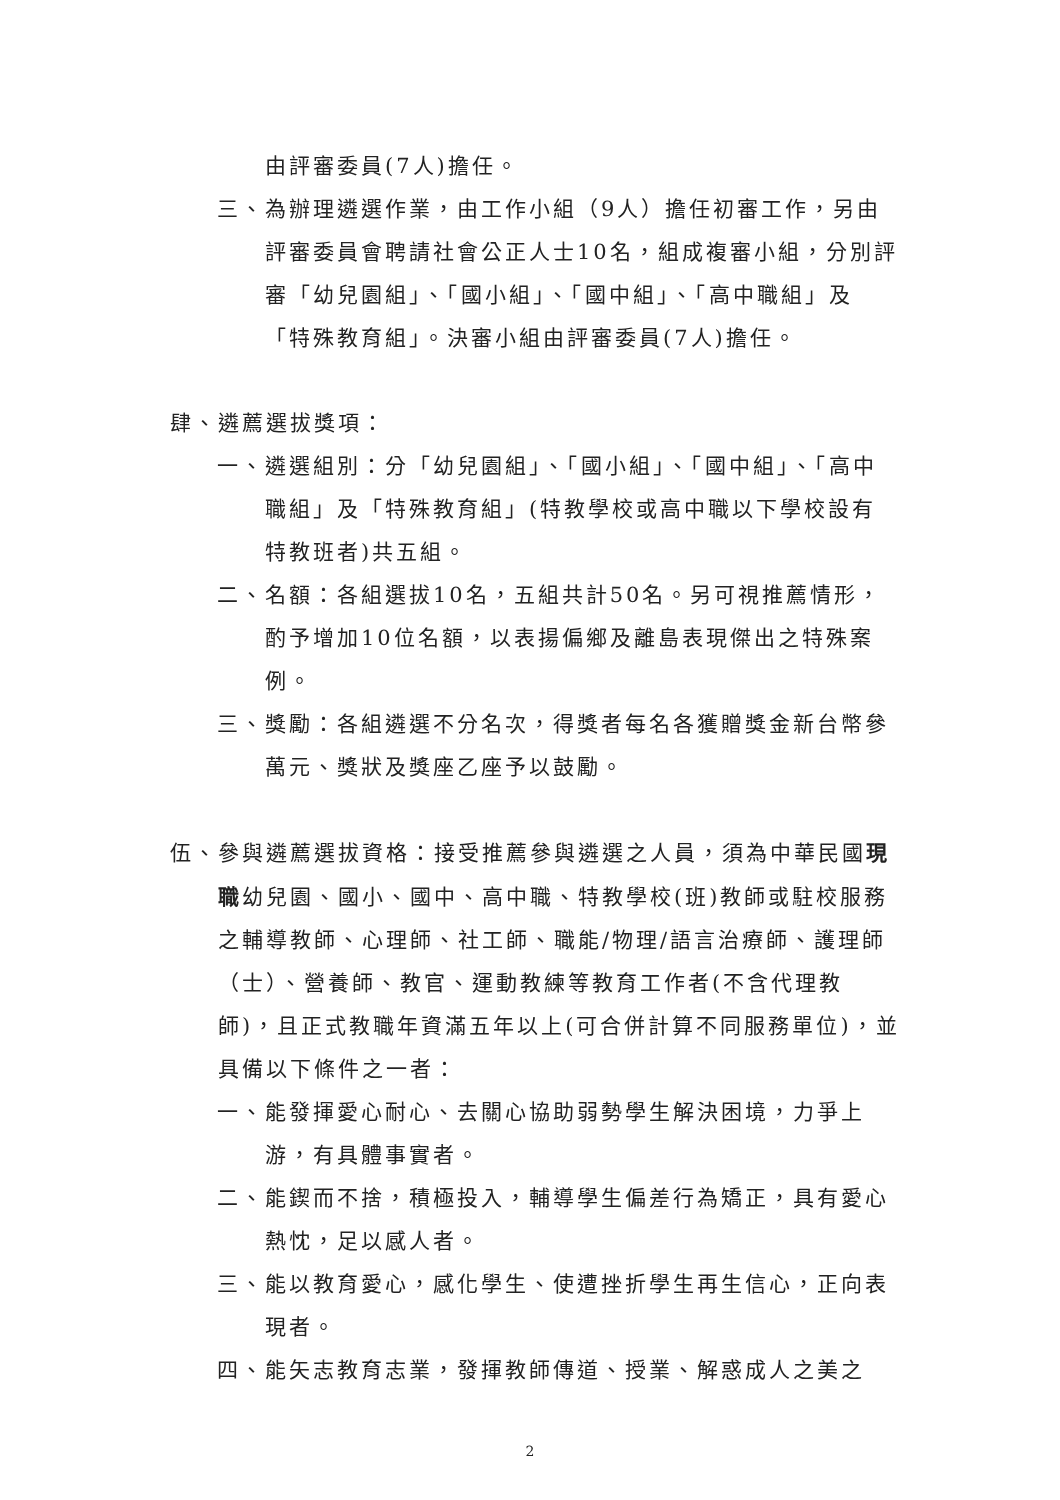由評審委員(7人)擔任。
三、為辦理遴選作業，由工作小組（9人）擔任初審工作，另由評審委員會聘請社會公正人士10名，組成複審小組，分別評審「幼兒園組」、「國小組」、「國中組」、「高中職組」及「特殊教育組」。決審小組由評審委員(7人)擔任。
肆、遴薦選拔獎項：
一、遴選組別：分「幼兒園組」、「國小組」、「國中組」、「高中職組」及「特殊教育組」(特教學校或高中職以下學校設有特教班者)共五組。
二、名額：各組選拔10名，五組共計50名。另可視推薦情形，酌予增加10位名額，以表揚偏鄉及離島表現傑出之特殊案例。
三、獎勵：各組遴選不分名次，得獎者每名各獲贈獎金新台幣參萬元、獎狀及獎座乙座予以鼓勵。
伍、參與遴薦選拔資格：接受推薦參與遴選之人員，須為中華民國現職幼兒園、國小、國中、高中職、特教學校(班)教師或駐校服務之輔導教師、心理師、社工師、職能/物理/語言治療師、護理師（士）、營養師、教官、運動教練等教育工作者(不含代理教師)，且正式教職年資滿五年以上(可合併計算不同服務單位)，並具備以下條件之一者：
一、能發揮愛心耐心、去關心協助弱勢學生解決困境，力爭上游，有具體事實者。
二、能鍥而不捨，積極投入，輔導學生偏差行為矯正，具有愛心熱忱，足以感人者。
三、能以教育愛心，感化學生、使遭挫折學生再生信心，正向表現者。
四、能矢志教育志業，發揮教師傳道、授業、解惑成人之美之
2